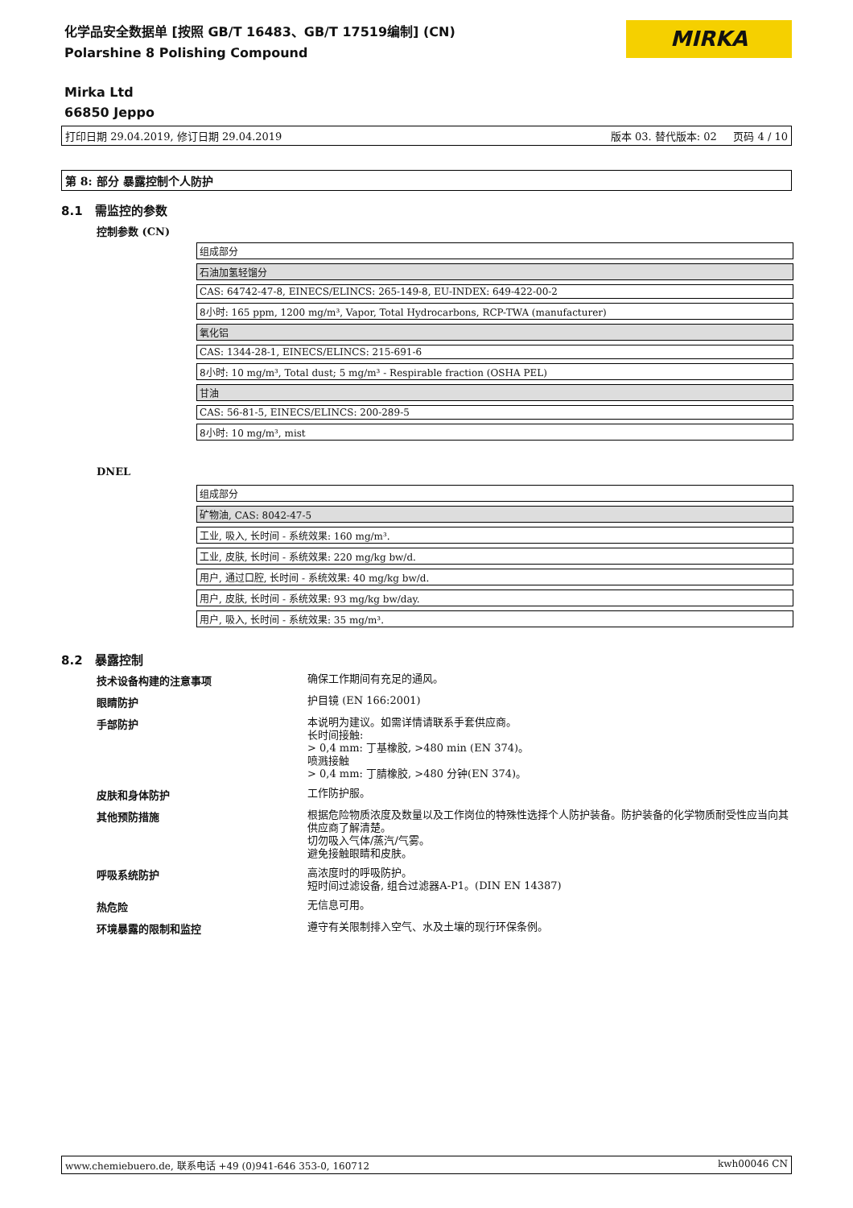化学品安全数据单 [按照 GB/T 16483、GB/T 17519编制] (CN)
Polarshine 8 Polishing Compound
Mirka Ltd
66850 Jeppo
MIRKA
打印日期 29.04.2019, 修订日期 29.04.2019 版本 03. 替代版本: 02 页码 4 / 10
第 8: 部分 暴露控制个人防护
8.1 需监控的参数
控制参数 (CN)
| 组成部分 |
| 石油加氢轻馏分 |
| CAS: 64742-47-8, EINECS/ELINCS: 265-149-8, EU-INDEX: 649-422-00-2 |
| 8小时: 165 ppm, 1200 mg/m³, Vapor, Total Hydrocarbons, RCP-TWA (manufacturer) |
| 氧化铝 |
| CAS: 1344-28-1, EINECS/ELINCS: 215-691-6 |
| 8小时: 10 mg/m³, Total dust; 5 mg/m³ - Respirable fraction (OSHA PEL) |
| 甘油 |
| CAS: 56-81-5, EINECS/ELINCS: 200-289-5 |
| 8小时: 10 mg/m³, mist |
DNEL
| 组成部分 |
| 矿物油, CAS: 8042-47-5 |
| 工业, 吸入, 长时间 - 系统效果: 160 mg/m³. |
| 工业, 皮肤, 长时间 - 系统效果: 220 mg/kg bw/d. |
| 用户, 通过口腔, 长时间 - 系统效果: 40 mg/kg bw/d. |
| 用户, 皮肤, 长时间 - 系统效果: 93 mg/kg bw/day. |
| 用户, 吸入, 长时间 - 系统效果: 35 mg/m³. |
8.2 暴露控制
技术设备构建的注意事项
确保工作期间有充足的通风。
眼睛防护
护目镜 (EN 166:2001)
手部防护
本说明为建议。如需详情请联系手套供应商。
长时间接触:
> 0,4 mm: 丁基橡胶, >480 min (EN 374)。
喷溅接触
> 0,4 mm: 丁腈橡胶, >480 分钟(EN 374)。
皮肤和身体防护
工作防护服。
其他预防措施
根据危险物质浓度及数量以及工作岗位的特殊性选择个人防护装备。防护装备的化学物质耐受性应当向其供应商了解清楚。
切勿吸入气体/蒸汽/气雾。
避免接触眼睛和皮肤。
呼吸系统防护
高浓度时的呼吸防护。
短时间过滤设备, 组合过滤器A-P1。(DIN EN 14387)
热危险
无信息可用。
环境暴露的限制和监控
遵守有关限制排入空气、水及土壤的现行环保条例。
www.chemiebuero.de, 联系电话 +49 (0)941-646 353-0, 160712 kwh00046 CN